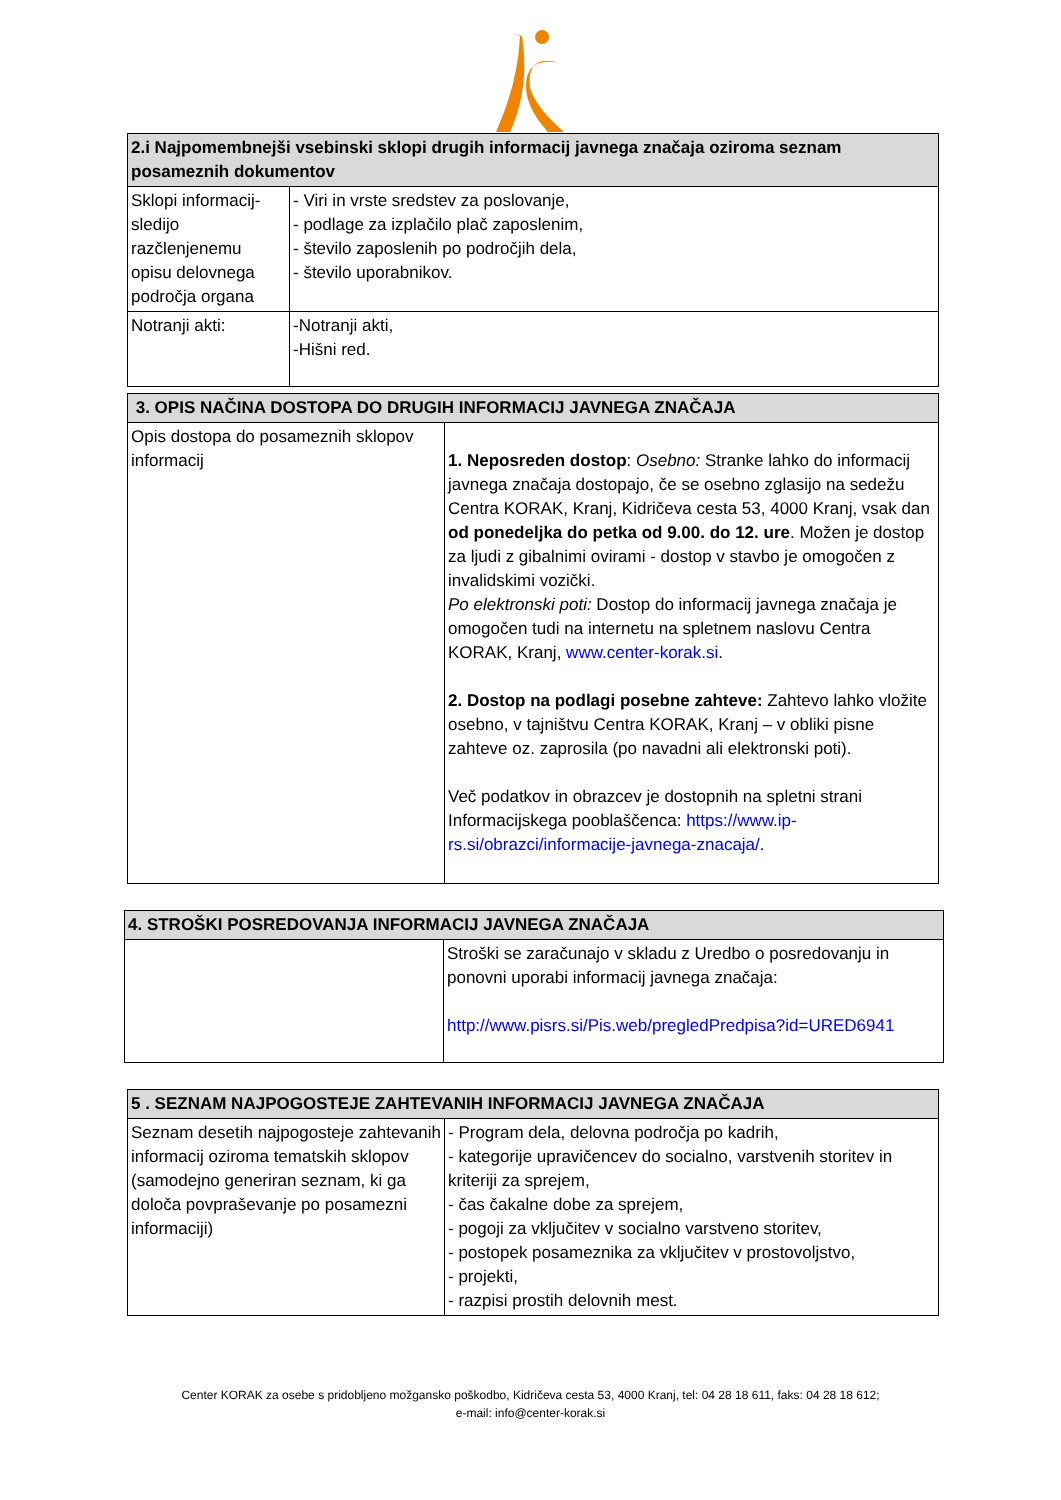| 2.i Najpomembnejši vsebinski sklopi drugih informacij javnega značaja oziroma seznam posameznih dokumentov | |
| --- | --- |
| Sklopi informacij- sledijo razčlenjenemu opisu delovnega področja organa | - Viri in vrste sredstev za poslovanje, - podlage za izplačilo plač zaposlenim, - število zaposlenih po področjih dela, - število uporabnikov. |
| Notranji akti: | -Notranji akti, -Hišni red. |
| 3. OPIS NAČINA DOSTOPA DO DRUGIH INFORMACIJ JAVNEGA ZNAČAJA | |
| --- | --- |
| Opis dostopa do posameznih sklopov informacij | 1. Neposreden dostop : Osebno: Stranke lahko do informacij javnega značaja dostopajo, če se osebno zglasijo na sedežu Centra KORAK, Kranj, Kidričeva cesta 53, 4000 Kranj, vsak dan od ponedeljka do petka od 9.00. do 12. ure . Možen je dostop za ljudi z gibalnimi ovirami - dostop v stavbo je omogočen z invalidskimi vozički. Po elektronski poti: Dostop do informacij javnega značaja je omogočen tudi na internetu na spletnem naslovu Centra KORAK, Kranj, www.center-korak.si . 2. Dostop na podlagi posebne zahteve: Zahtevo lahko vložite osebno, v tajništvu Centra KORAK, Kranj – v obliki pisne zahteve oz. zaprosila (po navadni ali elektronski poti). Več podatkov in obrazcev je dostopnih na spletni strani Informacijskega pooblaščenca: https://www.ip-rs.si/obrazci/informacije-javnega-znacaja/ . |
| 4. STROŠKI POSREDOVANJA INFORMACIJ JAVNEGA ZNAČAJA | |
| --- | --- |
| | Stroški se zaračunajo v skladu z Uredbo o posredovanju in ponovni uporabi informacij javnega značaja: http://www.pisrs.si/Pis.web/pregledPredpisa?id=URED6941 |
| 5 . SEZNAM NAJPOGOSTEJE ZAHTEVANIH INFORMACIJ JAVNEGA ZNAČAJA | |
| --- | --- |
| Seznam desetih najpogosteje zahtevanih informacij oziroma tematskih sklopov (samodejno generiran seznam, ki ga določa povpraševanje po posamezni informaciji) | - Program dela, delovna področja po kadrih, - kategorije upravičencev do socialno, varstvenih storitev in kriteriji za sprejem, - čas čakalne dobe za sprejem, - pogoji za vključitev v socialno varstveno storitev, - postopek posameznika za vključitev v prostovoljstvo, - projekti, - razpisi prostih delovnih mest. |
Center KORAK za osebe s pridobljeno možgansko poškodbo, Kidričeva cesta 53, 4000 Kranj, tel: 04 28 18 611, faks: 04 28 18 612;
e-mail: info@center-korak.si